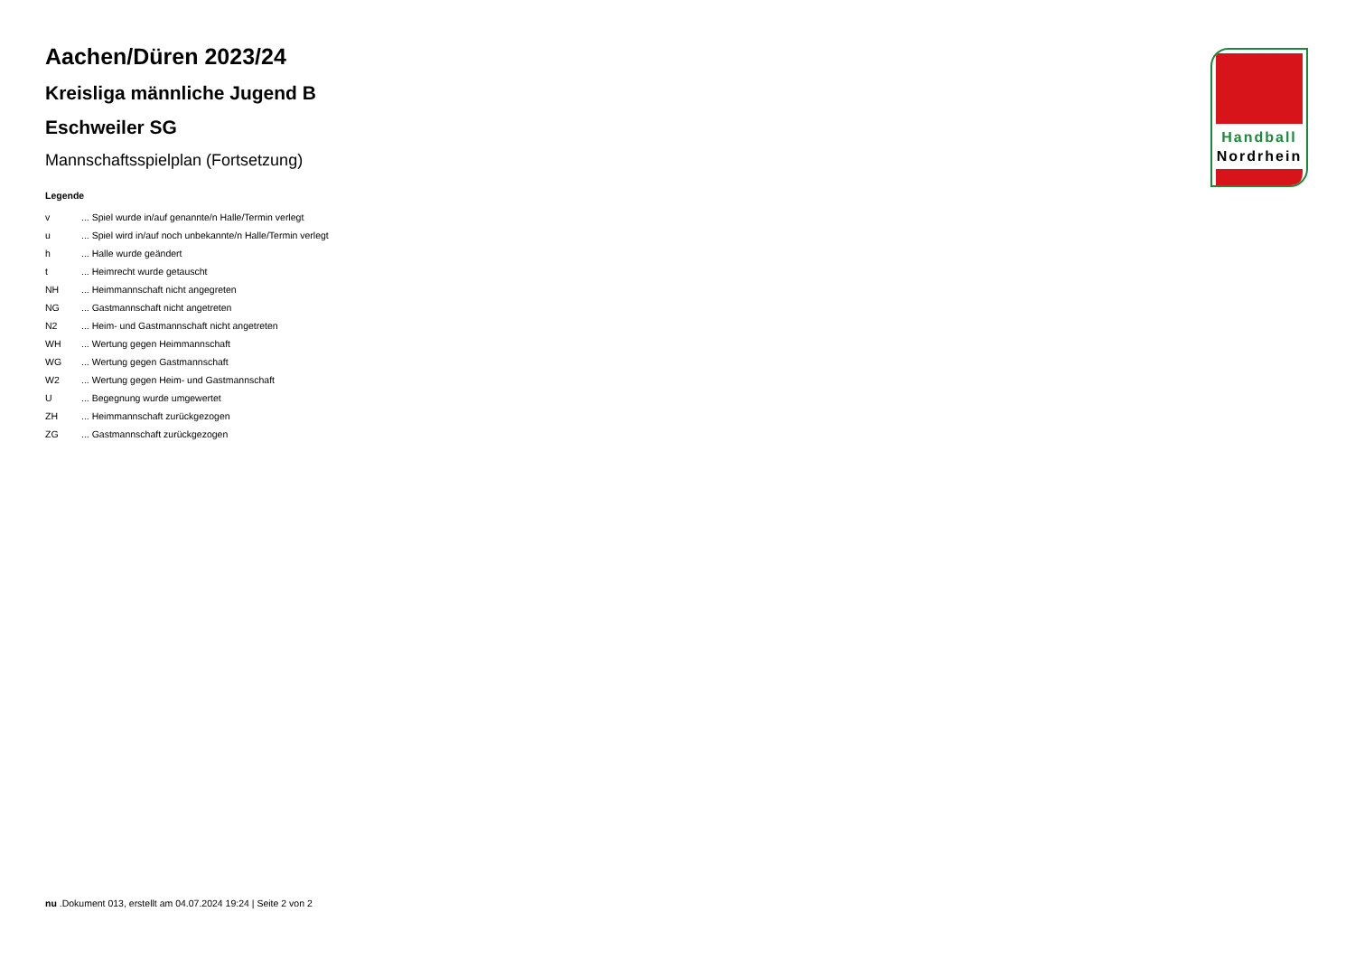Handball
Nordrhein
Aachen/Düren 2023/24
Kreisliga männliche Jugend B
Eschweiler SG
Mannschaftsspielplan (Fortsetzung)
Legende
| v | ... Spiel wurde in/auf genannte/n Halle/Termin verlegt |
| u | ... Spiel wird in/auf noch unbekannte/n Halle/Termin verlegt |
| h | ... Halle wurde geändert |
| t | ... Heimrecht wurde getauscht |
| NH | ... Heimmannschaft nicht angegreten |
| NG | ... Gastmannschaft nicht angetreten |
| N2 | ... Heim- und Gastmannschaft nicht angetreten |
| WH | ... Wertung gegen Heimmannschaft |
| WG | ... Wertung gegen Gastmannschaft |
| W2 | ... Wertung gegen Heim- und Gastmannschaft |
| U | ... Begegnung wurde umgewertet |
| ZH | ... Heimmannschaft zurückgezogen |
| ZG | ... Gastmannschaft zurückgezogen |
nu .Dokument 013, erstellt am 04.07.2024 19:24 | Seite 2 von 2